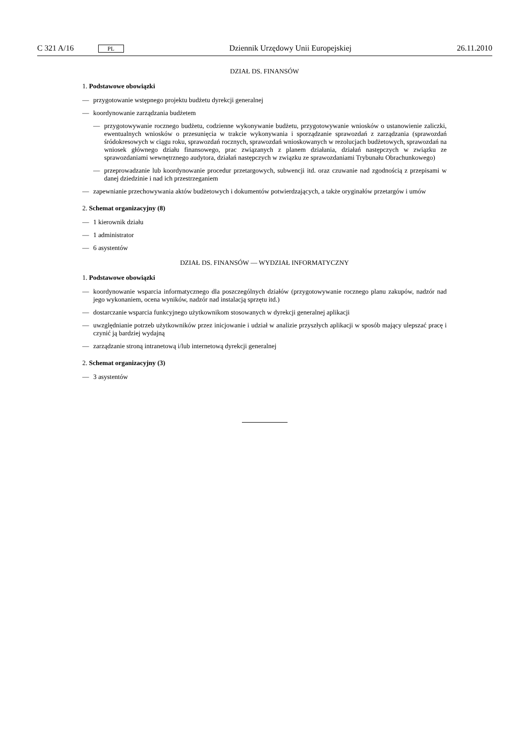C 321 A/16 PL Dziennik Urzędowy Unii Europejskiej 26.11.2010
DZIAŁ DS. FINANSÓW
1. Podstawowe obowiązki
— przygotowanie wstępnego projektu budżetu dyrekcji generalnej
— koordynowanie zarządzania budżetem
— przygotowywanie rocznego budżetu, codzienne wykonywanie budżetu, przygotowywanie wniosków o ustano­wienie zaliczki, ewentualnych wniosków o przesunięcia w trakcie wykonywania i sporządzanie sprawozdań z zarządzania (sprawozdań śródokresowych w ciągu roku, sprawozdań rocznych, sprawozdań wnioskowanych w rezolucjach budżetowych, sprawozdań na wniosek głównego działu finansowego, prac związanych z planem dzia­łania, działań następczych w związku ze sprawozdaniami wewnętrznego audytora, działań następczych w związku ze sprawozdaniami Trybunału Obrachunkowego)
— przeprowadzanie lub koordynowanie procedur przetargowych, subwencji itd. oraz czuwanie nad zgodnością z przepisami w danej dziedzinie i nad ich przestrzeganiem
— zapewnianie przechowywania aktów budżetowych i dokumentów potwierdzających, a także oryginałów przetargów i umów
2. Schemat organizacyjny (8)
— 1 kierownik działu
— 1 administrator
— 6 asystentów
DZIAŁ DS. FINANSÓW — WYDZIAŁ INFORMATYCZNY
1. Podstawowe obowiązki
— koordynowanie wsparcia informatycznego dla poszczególnych działów (przygotowywanie rocznego planu zakupów, nadzór nad jego wykonaniem, ocena wyników, nadzór nad instalacją sprzętu itd.)
— dostarczanie wsparcia funkcyjnego użytkownikom stosowanych w dyrekcji generalnej aplikacji
— uwzględnianie potrzeb użytkowników przez inicjowanie i udział w analizie przyszłych aplikacji w sposób mający ulep­szać pracę i czynić ją bardziej wydajną
— zarządzanie stroną intranetową i/lub internetową dyrekcji generalnej
2. Schemat organizacyjny (3)
— 3 asystentów